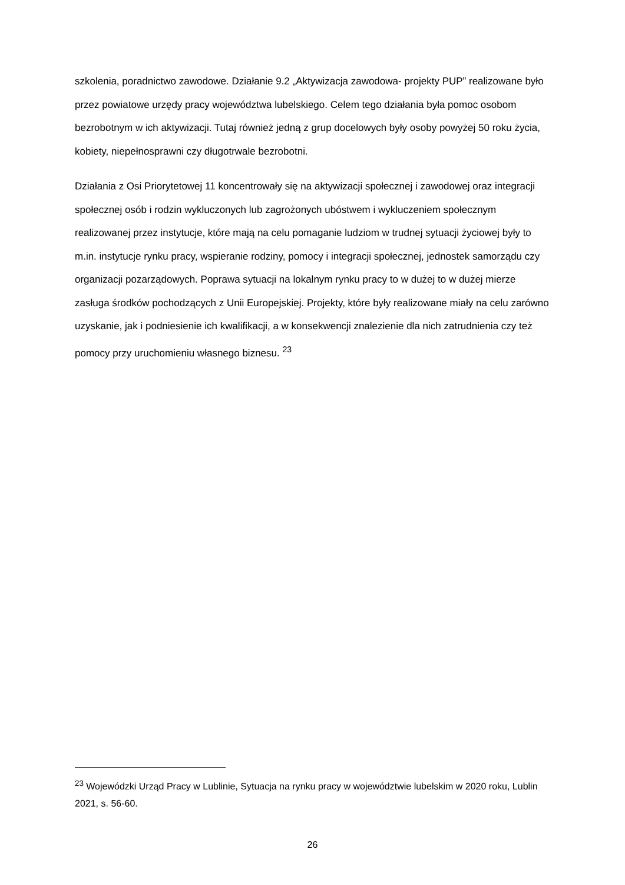szkolenia, poradnictwo zawodowe. Działanie 9.2 „Aktywizacja zawodowa- projekty PUP” realizowane było przez powiatowe urzędy pracy województwa lubelskiego. Celem tego działania była pomoc osobom bezrobotnym w ich aktywizacji. Tutaj również jedną z grup docelowych były osoby powyżej 50 roku życia, kobiety, niepełnosprawni czy długotrwale bezrobotni.
Działania z Osi Priorytetowej 11 koncentrowały się na aktywizacji społecznej i zawodowej oraz integracji społecznej osób i rodzin wykluczonych lub zagrożonych ubóstwem i wykluczeniem społecznym realizowanej przez instytucje, które mają na celu pomaganie ludziom w trudnej sytuacji życiowej były to m.in. instytucje rynku pracy, wspieranie rodziny, pomocy i integracji społecznej, jednostek samorządu czy organizacji pozarządowych. Poprawa sytuacji na lokalnym rynku pracy to w dużej to w dużej mierze zasługa środków pochodzących z Unii Europejskiej. Projekty, które były realizowane miały na celu zarówno uzyskanie, jak i podniesienie ich kwalifikacji, a w konsekwencji znalezienie dla nich zatrudnienia czy też pomocy przy uruchomieniu własnego biznesu. <sup>23</sup>
<sup>23</sup> Wojewódzki Urząd Pracy w Lublinie, Sytuacja na rynku pracy w województwie lubelskim w 2020 roku, Lublin 2021, s. 56-60.
26